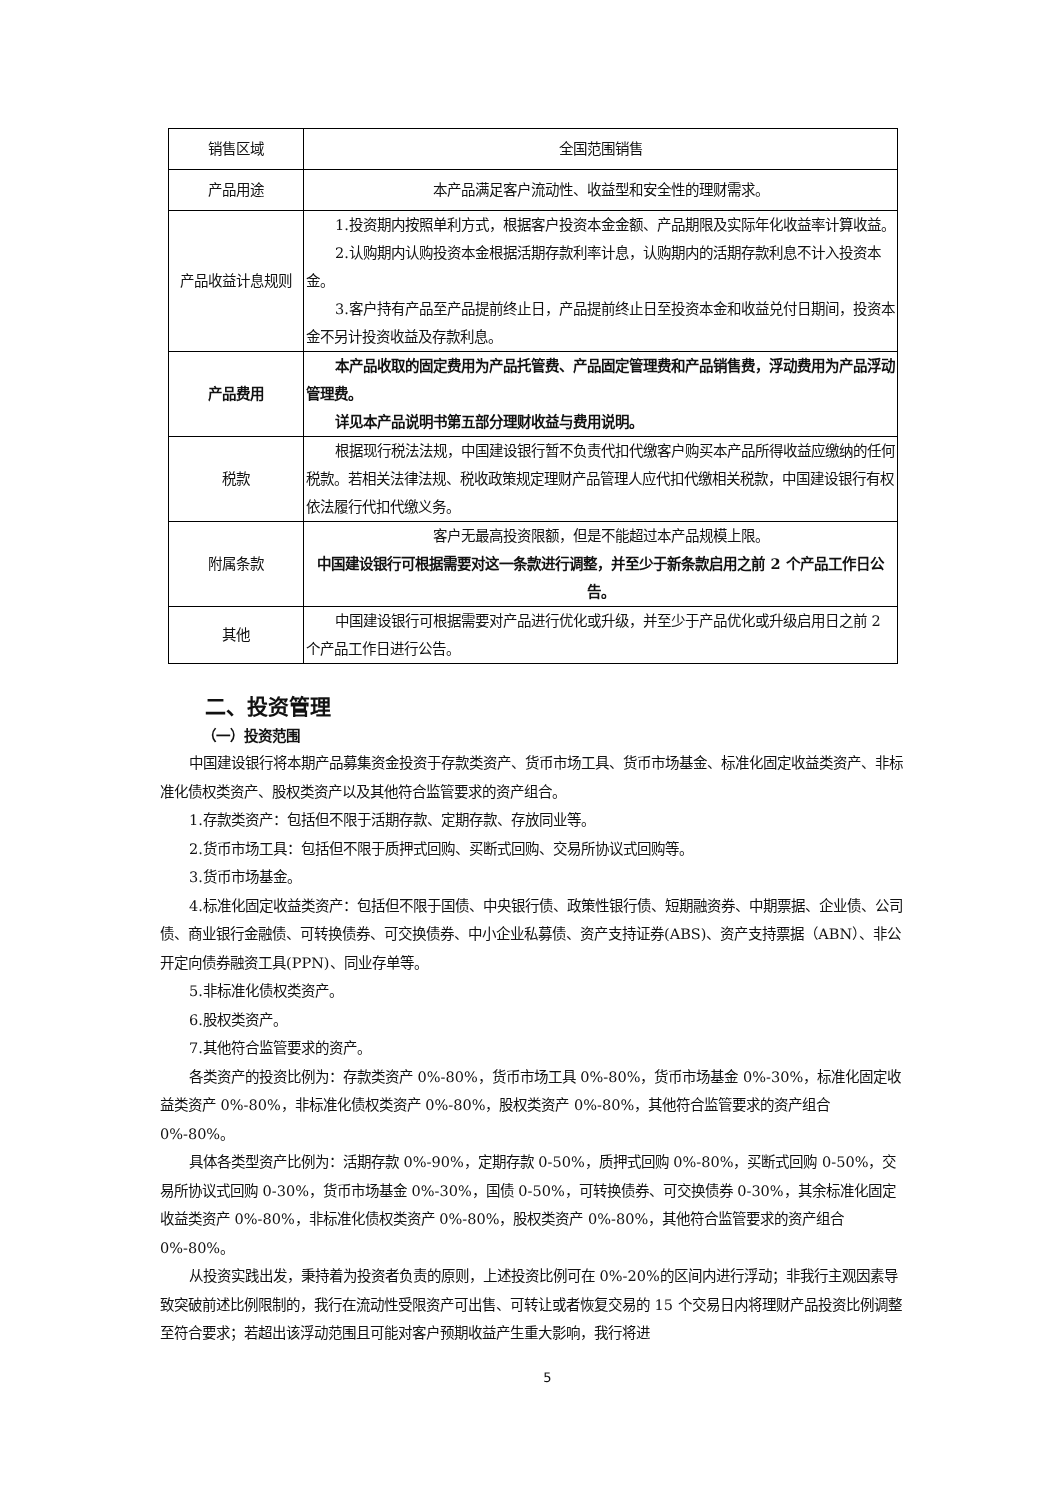| 销售区域 | 全国范围销售 |
| 产品用途 | 本产品满足客户流动性、收益型和安全性的理财需求。 |
| 产品收益计息规则 | 1.投资期内按照单利方式，根据客户投资本金金额、产品期限及实际年化收益率计算收益。 2.认购期内认购投资本金根据活期存款利率计息，认购期内的活期存款利息不计入投资本金。 3.客户持有产品至产品提前终止日，产品提前终止日至投资本金和收益兑付日期间，投资本金不另计投资收益及存款利息。 |
| 产品费用 | 本产品收取的固定费用为产品托管费、产品固定管理费和产品销售费，浮动费用为产品浮动管理费。 详见本产品说明书第五部分理财收益与费用说明。 |
| 税款 | 根据现行税法法规，中国建设银行暂不负责代扣代缴客户购买本产品所得收益应缴纳的任何税款。若相关法律法规、税收政策规定理财产品管理人应代扣代缴相关税款，中国建设银行有权依法履行代扣代缴义务。 |
| 附属条款 | 客户无最高投资限额，但是不能超过本产品规模上限。 中国建设银行可根据需要对这一条款进行调整，并至少于新条款启用之前 2 个产品工作日公告。 |
| 其他 | 中国建设银行可根据需要对产品进行优化或升级，并至少于产品优化或升级启用日之前 2 个产品工作日进行公告。 |
二、投资管理
（一）投资范围
中国建设银行将本期产品募集资金投资于存款类资产、货币市场工具、货币市场基金、标准化固定收益类资产、非标准化债权类资产、股权类资产以及其他符合监管要求的资产组合。
1.存款类资产：包括但不限于活期存款、定期存款、存放同业等。
2.货币市场工具：包括但不限于质押式回购、买断式回购、交易所协议式回购等。
3.货币市场基金。
4.标准化固定收益类资产：包括但不限于国债、中央银行债、政策性银行债、短期融资券、中期票据、企业债、公司债、商业银行金融债、可转换债券、可交换债券、中小企业私募债、资产支持证券(ABS)、资产支持票据（ABN）、非公开定向债券融资工具(PPN)、同业存单等。
5.非标准化债权类资产。
6.股权类资产。
7.其他符合监管要求的资产。
各类资产的投资比例为：存款类资产 0%-80%，货币市场工具 0%-80%，货币市场基金 0%-30%，标准化固定收益类资产 0%-80%，非标准化债权类资产 0%-80%，股权类资产 0%-80%，其他符合监管要求的资产组合 0%-80%。
具体各类型资产比例为：活期存款 0%-90%，定期存款 0-50%，质押式回购 0%-80%，买断式回购 0-50%，交易所协议式回购 0-30%，货币市场基金 0%-30%，国债 0-50%，可转换债券、可交换债券 0-30%，其余标准化固定收益类资产 0%-80%，非标准化债权类资产 0%-80%，股权类资产 0%-80%，其他符合监管要求的资产组合 0%-80%。
从投资实践出发，秉持着为投资者负责的原则，上述投资比例可在 0%-20%的区间内进行浮动；非我行主观因素导致突破前述比例限制的，我行在流动性受限资产可出售、可转让或者恢复交易的 15 个交易日内将理财产品投资比例调整至符合要求；若超出该浮动范围且可能对客户预期收益产生重大影响，我行将进
5